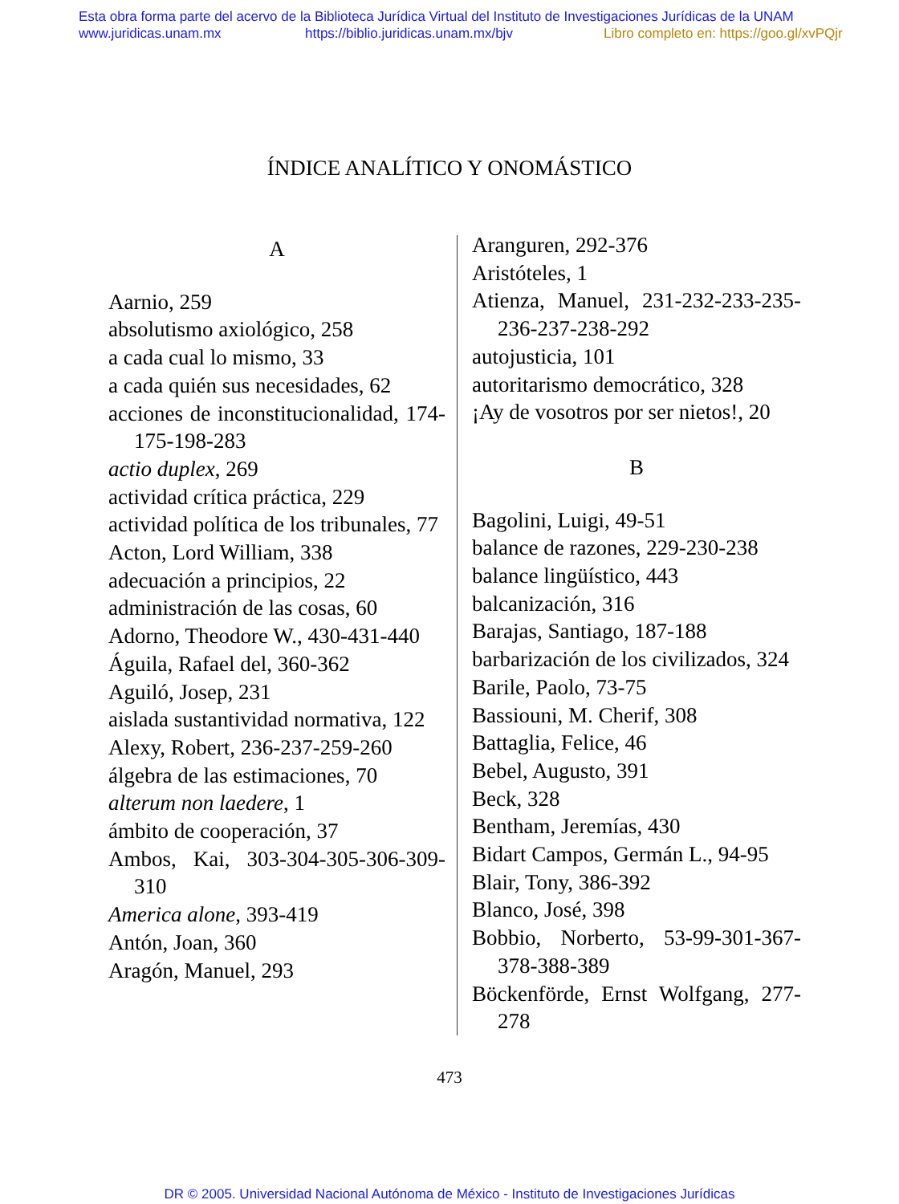Esta obra forma parte del acervo de la Biblioteca Jurídica Virtual del Instituto de Investigaciones Jurídicas de la UNAM
www.juridicas.unam.mx https://biblio.juridicas.unam.mx/bjv Libro completo en: https://goo.gl/xvPQjr
ÍNDICE ANALÍTICO Y ONOMÁSTICO
A
Aarnio, 259
absolutismo axiológico, 258
a cada cual lo mismo, 33
a cada quién sus necesidades, 62
acciones de inconstitucionalidad, 174-175-198-283
actio duplex, 269
actividad crítica práctica, 229
actividad política de los tribunales, 77
Acton, Lord William, 338
adecuación a principios, 22
administración de las cosas, 60
Adorno, Theodore W., 430-431-440
Águila, Rafael del, 360-362
Aguiló, Josep, 231
aislada sustantividad normativa, 122
Alexy, Robert, 236-237-259-260
álgebra de las estimaciones, 70
alterum non laedere, 1
ámbito de cooperación, 37
Ambos, Kai, 303-304-305-306-309-310
America alone, 393-419
Antón, Joan, 360
Aragón, Manuel, 293
Aranguren, 292-376
Aristóteles, 1
Atienza, Manuel, 231-232-233-235-236-237-238-292
autojusticia, 101
autoritarismo democrático, 328
¡Ay de vosotros por ser nietos!, 20
B
Bagolini, Luigi, 49-51
balance de razones, 229-230-238
balance lingüístico, 443
balcanización, 316
Barajas, Santiago, 187-188
barbarización de los civilizados, 324
Barile, Paolo, 73-75
Bassiouni, M. Cherif, 308
Battaglia, Felice, 46
Bebel, Augusto, 391
Beck, 328
Bentham, Jeremías, 430
Bidart Campos, Germán L., 94-95
Blair, Tony, 386-392
Blanco, José, 398
Bobbio, Norberto, 53-99-301-367-378-388-389
Böckenförde, Ernst Wolfgang, 277-278
473
DR © 2005. Universidad Nacional Autónoma de México - Instituto de Investigaciones Jurídicas